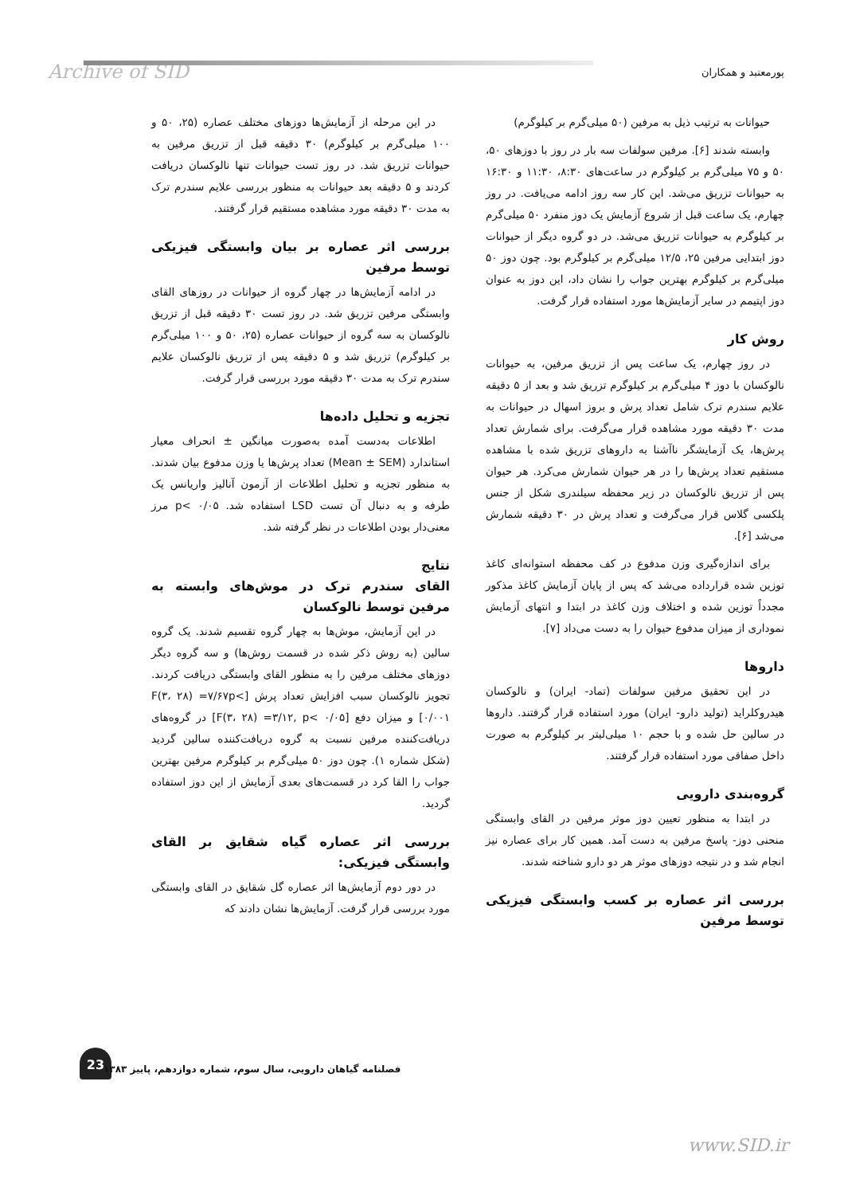پورمعتبد و همکاران Archive of SID
حیوانات به ترتیب ذیل به مرفین (۵۰ میلی‌گرم بر کیلوگرم)
وابسته شدند [۶]. مرفین سولفات سه بار در روز با دوزهای ۵۰، ۵۰ و ۷۵ میلی‌گرم بر کیلوگرم در ساعت‌های ۸:۳۰، ۱۱:۳۰ و ۱۶:۳۰ به حیوانات تزریق می‌شد. این کار سه روز ادامه می‌یافت. در روز چهارم، یک ساعت قبل از شروع آزمایش یک دوز منفرد ۵۰ میلی‌گرم بر کیلوگرم به حیوانات تزریق می‌شد. در دو گروه دیگر از حیوانات دوز ابتدایی مرفین ۲۵، ۱۲/۵ میلی‌گرم بر کیلوگرم بود. چون دوز ۵۰ میلی‌گرم بر کیلوگرم بهترین جواب را نشان داد، این دوز به عنوان دوز اپتیمم در سایر آزمایش‌ها مورد استفاده قرار گرفت.
روش کار
در روز چهارم، یک ساعت پس از تزریق مرفین، به حیوانات نالوکسان با دوز ۴ میلی‌گرم بر کیلوگرم تزریق شد و بعد از ۵ دقیقه علایم سندرم ترک شامل تعداد پرش و بروز اسهال در حیوانات به مدت ۳۰ دقیقه مورد مشاهده قرار می‌گرفت. برای شمارش تعداد پرش‌ها، یک آزمایشگر ناآشنا به داروهای تزریق شده با مشاهده مستقیم تعداد پرش‌ها را در هر حیوان شمارش می‌کرد. هر حیوان پس از تزریق نالوکسان در زیر محفظه سیلندری شکل از جنس پلکسی گلاس قرار می‌گرفت و تعداد پرش در ۳۰ دقیقه شمارش می‌شد [۶].
برای اندازه‌گیری وزن مدفوع در کف محفظه استوانه‌ای کاغذ توزین شده قرارداده می‌شد که پس از پایان آزمایش کاغذ مذکور مجدداً توزین شده و اختلاف وزن کاغذ در ابتدا و انتهای آزمایش نموداری از میزان مدفوع حیوان را به دست می‌داد [۷].
داروها
در این تحقیق مرفین سولفات (تماد- ایران) و نالوکسان هیدروکلراید (تولید دارو- ایران) مورد استفاده قرار گرفتند. داروها در سالین حل شده و با حجم ۱۰ میلی‌لیتر بر کیلوگرم به صورت داخل صفاقی مورد استفاده قرار گرفتند.
گروه‌بندی دارویی
در ابتدا به منظور تعیین دوز موثر مرفین در القای وابستگی منحنی دوز- پاسخ مرفین به دست آمد. همین کار برای عصاره نیز انجام شد و در نتیجه دوزهای موثر هر دو دارو شناخته شدند.
بررسی اثر عصاره بر کسب وابستگی فیزیکی توسط مرفین
در این مرحله از آزمایش‌ها دوزهای مختلف عصاره (۲۵، ۵۰ و ۱۰۰ میلی‌گرم بر کیلوگرم) ۳۰ دقیقه قبل از تزریق مرفین به حیوانات تزریق شد. در روز تست حیوانات تنها نالوکسان دریافت کردند و ۵ دقیقه بعد حیوانات به منظور بررسی علایم سندرم ترک به مدت ۳۰ دقیقه مورد مشاهده مستقیم قرار گرفتند.
بررسی اثر عصاره بر بیان وابستگی فیزیکی توسط مرفین
در ادامه آزمایش‌ها در چهار گروه از حیوانات در روزهای القای وابستگی مرفین تزریق شد. در روز تست ۳۰ دقیقه قبل از تزریق نالوکسان به سه گروه از حیوانات عصاره (۲۵، ۵۰ و ۱۰۰ میلی‌گرم بر کیلوگرم) تزریق شد و ۵ دقیقه پس از تزریق نالوکسان علایم سندرم ترک به مدت ۳۰ دقیقه مورد بررسی قرار گرفت.
تجزیه و تحلیل داده‌ها
اطلاعات به‌دست آمده به‌صورت میانگین ± انحراف معیار استاندارد (Mean ± SEM) تعداد پرش‌ها یا وزن مدفوع بیان شدند. به منظور تجزیه و تحلیل اطلاعات از آزمون آنالیز واریانس یک طرفه و به دنبال آن تست LSD استفاده شد. p< ۰/۰۵ مرز معنی‌دار بودن اطلاعات در نظر گرفته شد.
نتایج
القای سندرم ترک در موش‌های وابسته به مرفین توسط نالوکسان
در این آزمایش، موش‌ها به چهار گروه تقسیم شدند. یک گروه سالین (به روش ذکر شده در قسمت روش‌ها) و سه گروه دیگر دوزهای مختلف مرفین را به منظور القای وابستگی دریافت کردند. تجویز نالوکسان سبب افزایش تعداد پرش [F(۳، ۲۸) =۷/۶۷p< ۰/۰۰۱] و میزان دفع [F(۳، ۲۸) =۳/۱۲, p< ۰/۰۵] در گروه‌های دریافت‌کننده مرفین نسبت به گروه دریافت‌کننده سالین گردید (شکل شماره ۱). چون دوز ۵۰ میلی‌گرم بر کیلوگرم مرفین بهترین جواب را القا کرد در قسمت‌های بعدی آزمایش از این دوز استفاده گردید.
بررسی اثر عصاره گیاه شقایق بر القای وابستگی فیزیکی:
در دور دوم آزمایش‌ها اثر عصاره گل شقایق در القای وابستگی مورد بررسی قرار گرفت. آزمایش‌ها نشان دادند که
23
فصلنامه گیاهان دارویی، سال سوم، شماره دوازدهم، پاییز ۱۳۸۳
www.SID.ir